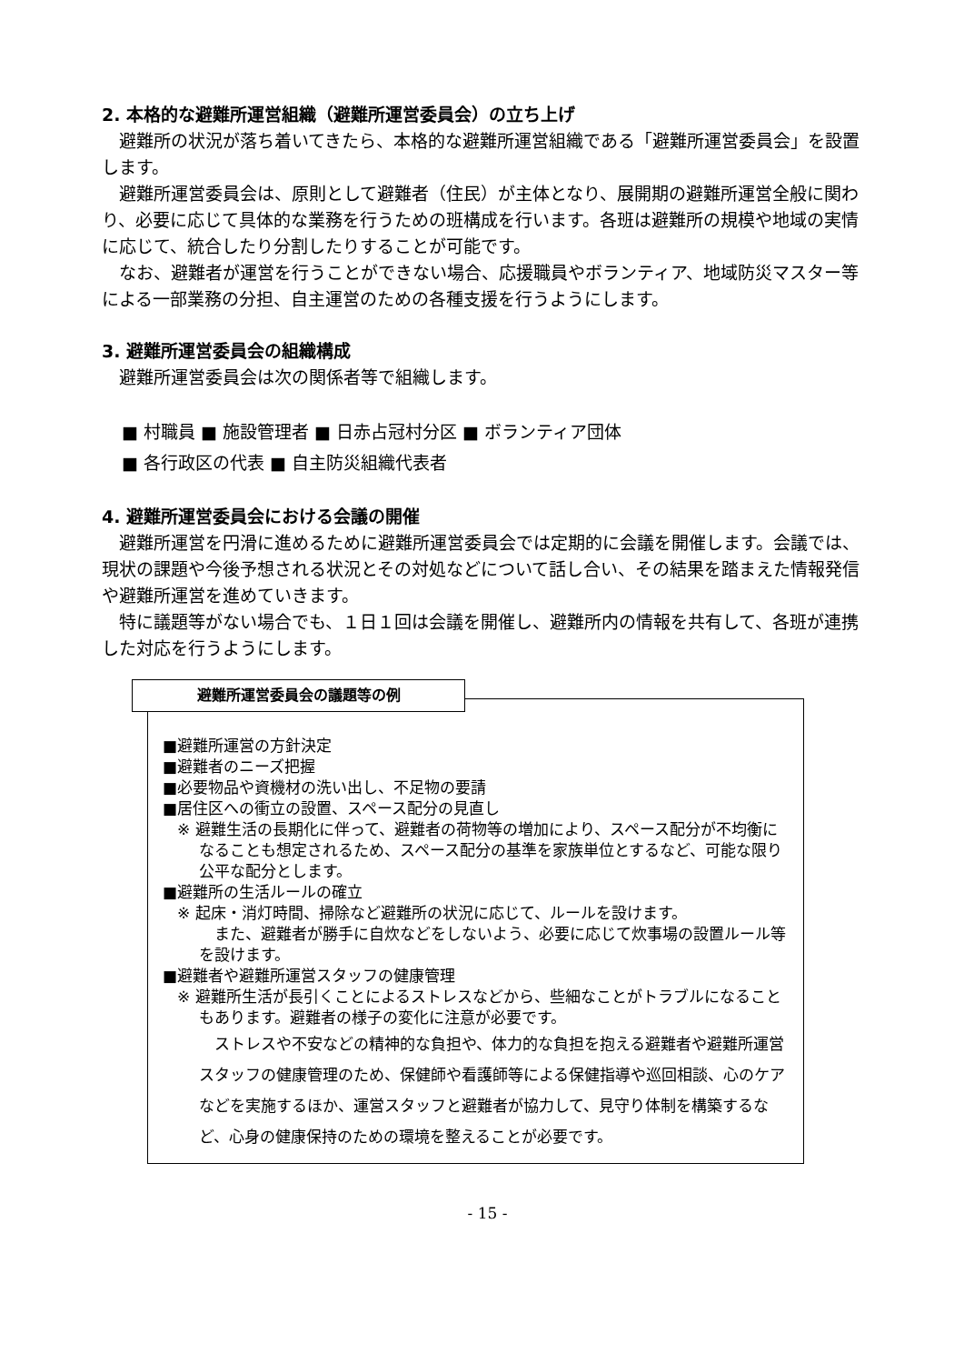2. 本格的な避難所運営組織（避難所運営委員会）の立ち上げ
避難所の状況が落ち着いてきたら、本格的な避難所運営組織である「避難所運営委員会」を設置します。
避難所運営委員会は、原則として避難者（住民）が主体となり、展開期の避難所運営全般に関わり、必要に応じて具体的な業務を行うための班構成を行います。各班は避難所の規模や地域の実情に応じて、統合したり分割したりすることが可能です。
なお、避難者が運営を行うことができない場合、応援職員やボランティア、地域防災マスター等による一部業務の分担、自主運営のための各種支援を行うようにします。
3. 避難所運営委員会の組織構成
避難所運営委員会は次の関係者等で組織します。
■ 村職員 ■ 施設管理者 ■ 日赤占冠村分区 ■ ボランティア団体
■ 各行政区の代表 ■ 自主防災組織代表者
4. 避難所運営委員会における会議の開催
避難所運営を円滑に進めるために避難所運営委員会では定期的に会議を開催します。会議では、現状の課題や今後予想される状況とその対処などについて話し合い、その結果を踏まえた情報発信や避難所運営を進めていきます。
特に議題等がない場合でも、１日１回は会議を開催し、避難所内の情報を共有して、各班が連携した対応を行うようにします。
避難所運営委員会の議題等の例
■避難所運営の方針決定
■避難者のニーズ把握
■必要物品や資機材の洗い出し、不足物の要請
■居住区への衝立の設置、スペース配分の見直し
※ 避難生活の長期化に伴って、避難者の荷物等の増加により、スペース配分が不均衡になることも想定されるため、スペース配分の基準を家族単位とするなど、可能な限り公平な配分とします。
■避難所の生活ルールの確立
※ 起床・消灯時間、掃除など避難所の状況に応じて、ルールを設けます。
また、避難者が勝手に自炊などをしないよう、必要に応じて炊事場の設置ルール等を設けます。
■避難者や避難所運営スタッフの健康管理
※ 避難所生活が長引くことによるストレスなどから、些細なことがトラブルになることもあります。避難者の様子の変化に注意が必要です。
ストレスや不安などの精神的な負担や、体力的な負担を抱える避難者や避難所運営スタッフの健康管理のため、保健師や看護師等による保健指導や巡回相談、心のケアなどを実施するほか、運営スタッフと避難者が協力して、見守り体制を構築するなど、心身の健康保持のための環境を整えることが必要です。
- 15 -